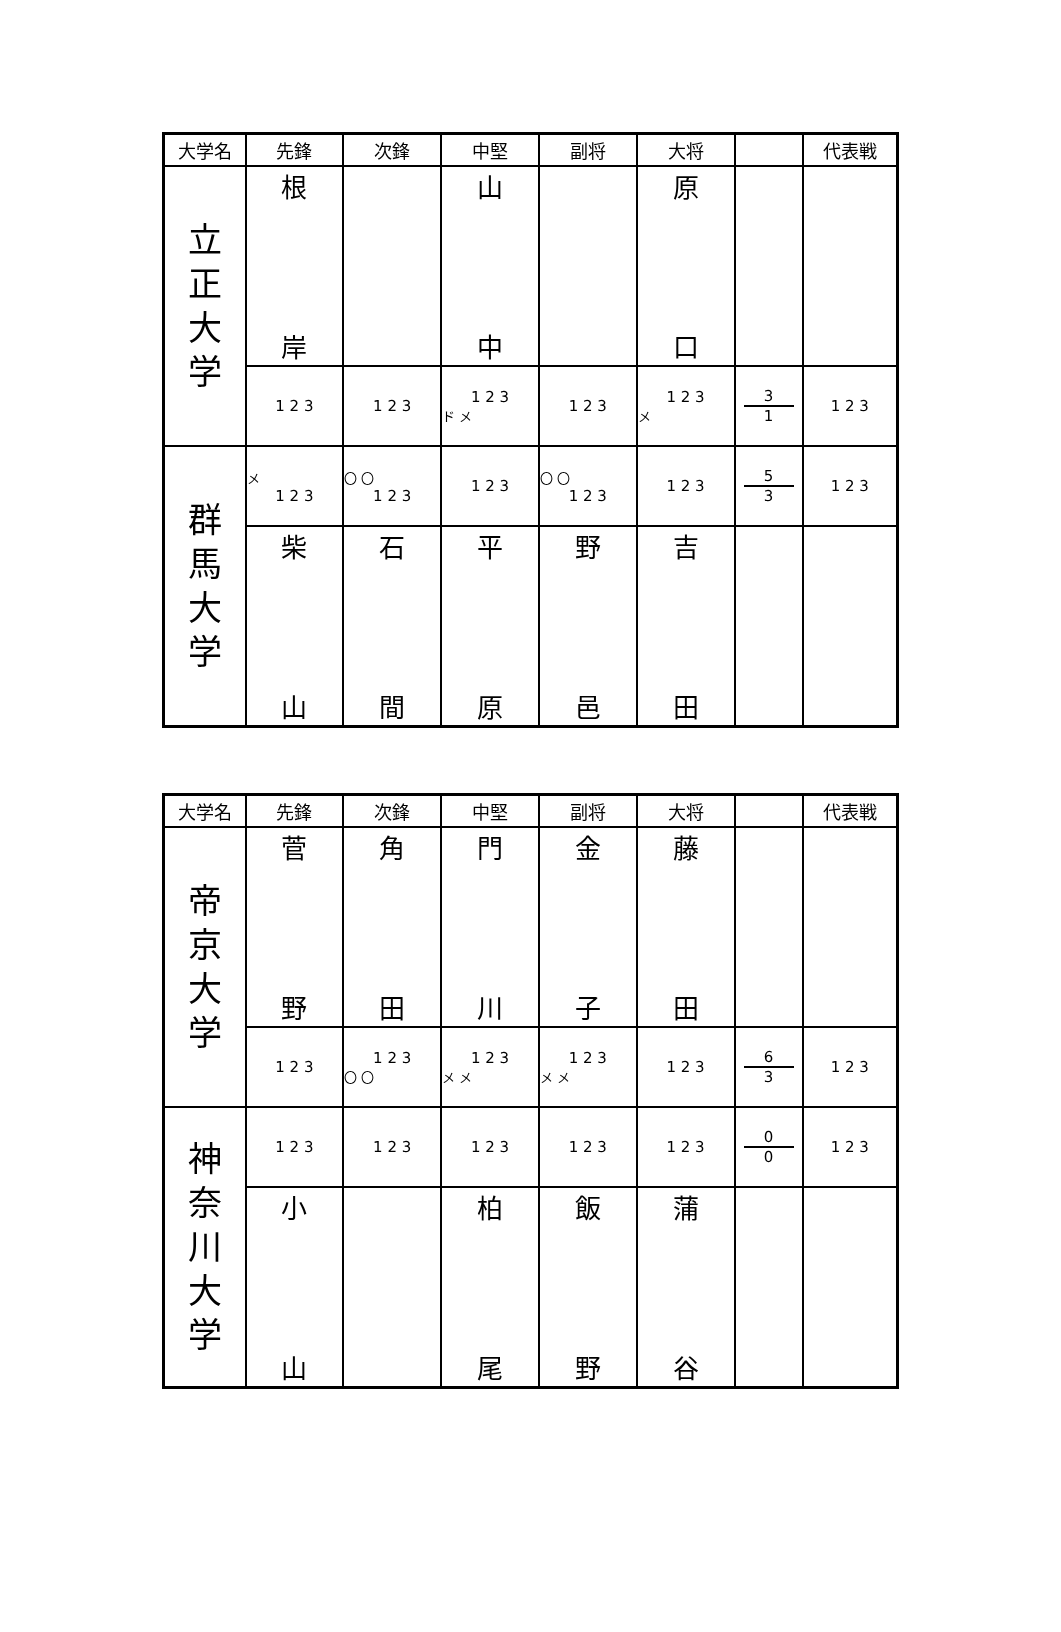| 大学名 | 先鋒 | 次鋒 | 中堅 | 副将 | 大将 | | 代表戦 |
| --- | --- | --- | --- | --- | --- | --- | --- |
| 立 正 大 学 | 根 岸 | | 山 中 | | 原 口 | | |
| | 1 2 3 | 1 2 3 | 1 2 3 ド メ | 1 2 3 | 1 2 3 メ | 3 1 | 1 2 3 |
| 群 馬 大 学 | メ 1 2 3 | 〇 〇 1 2 3 | 1 2 3 | 〇 〇 1 2 3 | 1 2 3 | 5 3 | 1 2 3 |
| | 柴 山 | 石 間 | 平 原 | 野 邑 | 吉 田 | | |
| 大学名 | 先鋒 | 次鋒 | 中堅 | 副将 | 大将 | | 代表戦 |
| --- | --- | --- | --- | --- | --- | --- | --- |
| 帝 京 大 学 | 菅 野 | 角 田 | 門 川 | 金 子 | 藤 田 | | |
| | 1 2 3 | 1 2 3 〇 〇 | 1 2 3 メ メ | 1 2 3 メ メ | 1 2 3 | 6 3 | 1 2 3 |
| 神 奈 川 大 学 | 1 2 3 | 1 2 3 | 1 2 3 | 1 2 3 | 1 2 3 | 0 0 | 1 2 3 |
| | 小 山 | | 柏 尾 | 飯 野 | 蒲 谷 | | |